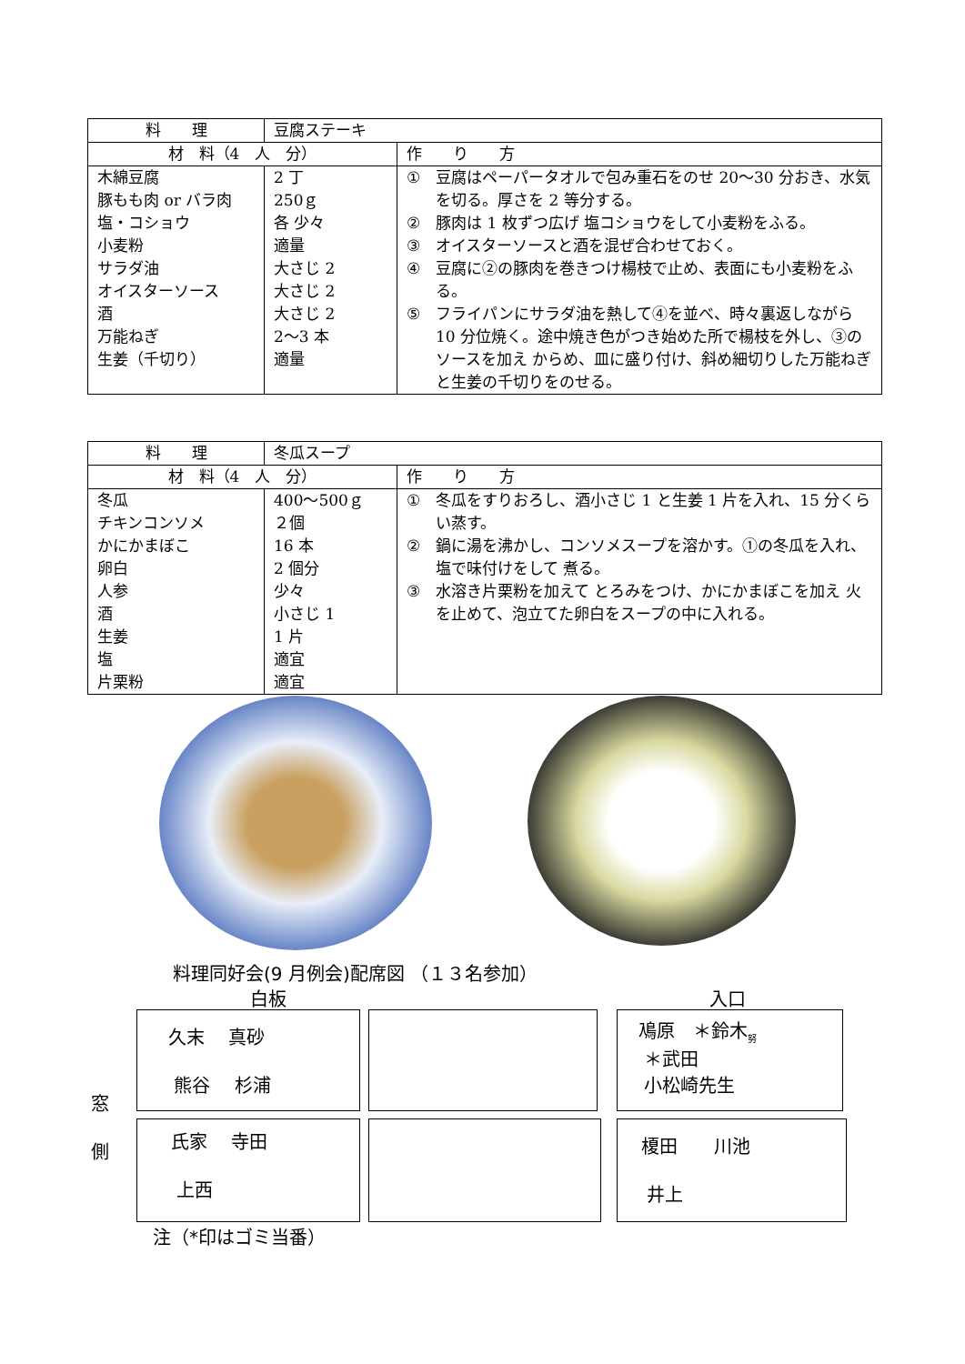| 料 理 | 豆腐ステーキ | |
| 材 料（4 人 分） | | 作 り 方 |
| 木綿豆腐 豚もも肉 or バラ肉 塩・コショウ 小麦粉 サラダ油 オイスターソース 酒 万能ねぎ 生姜（千切り） | 2 丁 250ｇ 各 少々 適量 大さじ 2 大さじ 2 大さじ 2 2〜3 本 適量 | ① 豆腐はペーパータオルで包み重石をのせ 20〜30 分おき、水気を切る。厚さを 2 等分する。 ② 豚肉は 1 枚ずつ広げ 塩コショウをして小麦粉をふる。 ③ オイスターソースと酒を混ぜ合わせておく。 ④ 豆腐に②の豚肉を巻きつけ楊枝で止め、表面にも小麦粉をふる。 ⑤ フライパンにサラダ油を熱して④を並べ、時々裏返しながら 10 分位焼く。途中焼き色がつき始めた所で楊枝を外し、③のソースを加え からめ、皿に盛り付け、斜め細切りした万能ねぎと生姜の千切りをのせる。 |
| 料 理 | 冬瓜スープ | |
| 材 料（4 人 分） | | 作 り 方 |
| 冬瓜 チキンコンソメ かにかまぼこ 卵白 人参 酒 生姜 塩 片栗粉 | 400〜500ｇ ２個 16 本 2 個分 少々 小さじ 1 1 片 適宜 適宜 | ① 冬瓜をすりおろし、酒小さじ 1 と生姜 1 片を入れ、15 分くらい蒸す。 ② 鍋に湯を沸かし、コンソメスープを溶かす。①の冬瓜を入れ、塩で味付けをして 煮る。 ③ 水溶き片栗粉を加えて とろみをつけ、かにかまぼこを加え 火を止めて、泡立てた卵白をスープの中に入れる。 |
料理同好会(9 月例会)配席図 （１３名参加）
白板 入口
久末　 真砂
熊谷　 杉浦
鳰原　＊鈴木<sub>努</sub>
＊武田
小松崎先生
窓
側
氏家　 寺田
上西
榎田　　川池
井上
注（*印はゴミ当番）